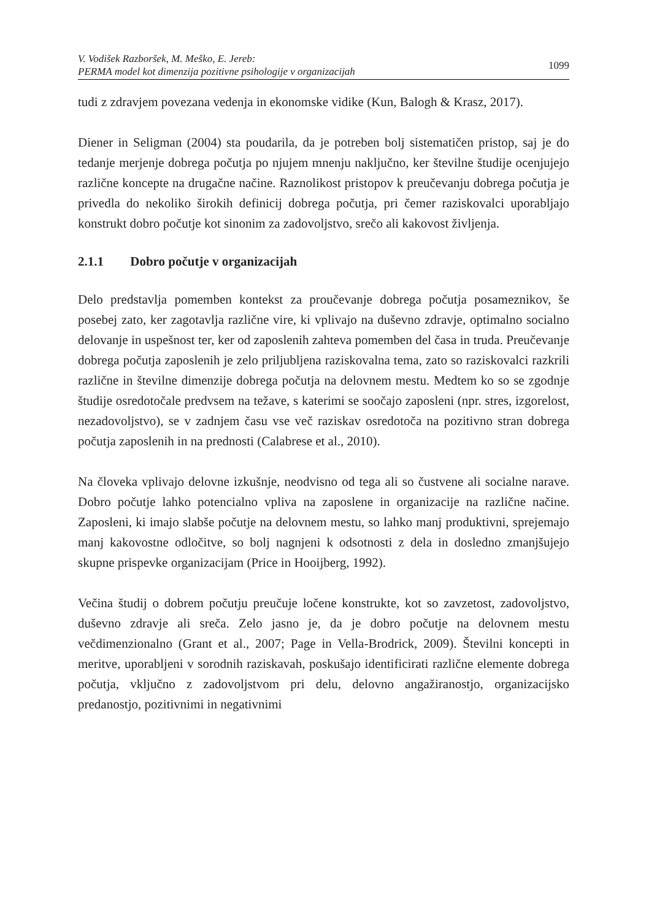V. Vodišek Razboršek, M. Meško, E. Jereb:
PERMA model kot dimenzija pozitivne psihologije v organizacijah
1099
tudi z zdravjem povezana vedenja in ekonomske vidike (Kun, Balogh & Krasz, 2017).
Diener in Seligman (2004) sta poudarila, da je potreben bolj sistematičen pristop, saj je do tedanje merjenje dobrega počutja po njujem mnenju naključno, ker številne študije ocenjujejo različne koncepte na drugačne načine. Raznolikost pristopov k preučevanju dobrega počutja je privedla do nekoliko širokih definicij dobrega počutja, pri čemer raziskovalci uporabljajo konstrukt dobro počutje kot sinonim za zadovoljstvo, srečo ali kakovost življenja.
2.1.1 Dobro počutje v organizacijah
Delo predstavlja pomemben kontekst za proučevanje dobrega počutja posameznikov, še posebej zato, ker zagotavlja različne vire, ki vplivajo na duševno zdravje, optimalno socialno delovanje in uspešnost ter, ker od zaposlenih zahteva pomemben del časa in truda. Preučevanje dobrega počutja zaposlenih je zelo priljubljena raziskovalna tema, zato so raziskovalci razkrili različne in številne dimenzije dobrega počutja na delovnem mestu. Medtem ko so se zgodnje študije osredotočale predvsem na težave, s katerimi se soočajo zaposleni (npr. stres, izgorelost, nezadovoljstvo), se v zadnjem času vse več raziskav osredotoča na pozitivno stran dobrega počutja zaposlenih in na prednosti (Calabrese et al., 2010).
Na človeka vplivajo delovne izkušnje, neodvisno od tega ali so čustvene ali socialne narave. Dobro počutje lahko potencialno vpliva na zaposlene in organizacije na različne načine. Zaposleni, ki imajo slabše počutje na delovnem mestu, so lahko manj produktivni, sprejemajo manj kakovostne odločitve, so bolj nagnjeni k odsotnosti z dela in dosledno zmanjšujejo skupne prispevke organizacijam (Price in Hooijberg, 1992).
Večina študij o dobrem počutju preučuje ločene konstrukte, kot so zavzetost, zadovoljstvo, duševno zdravje ali sreča. Zelo jasno je, da je dobro počutje na delovnem mestu večdimenzionalno (Grant et al., 2007; Page in Vella-Brodrick, 2009). Številni koncepti in meritve, uporabljeni v sorodnih raziskavah, poskušajo identificirati različne elemente dobrega počutja, vključno z zadovoljstvom pri delu, delovno angažiranostjo, organizacijsko predanostjo, pozitivnimi in negativnimi